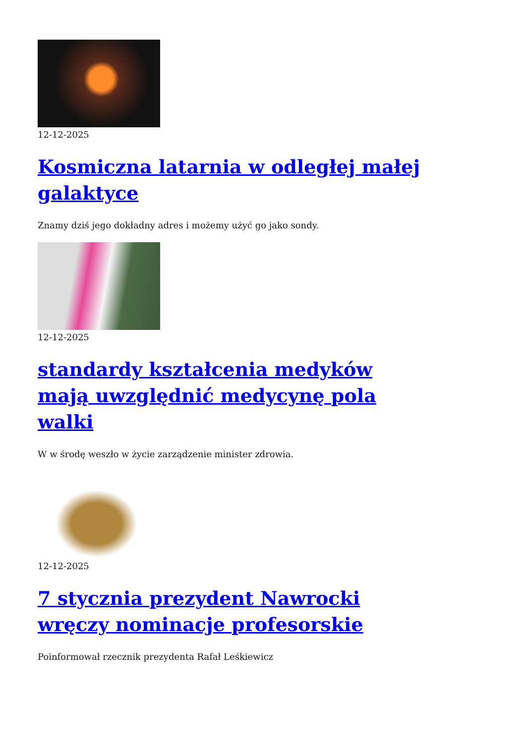12-12-2025
Kosmiczna latarnia w odległej małej galaktyce
Znamy dziś jego dokładny adres i możemy użyć go jako sondy.
12-12-2025
standardy kształcenia medyków mają uwzględnić medycynę pola walki
W w środę weszło w życie zarządzenie minister zdrowia.
12-12-2025
7 stycznia prezydent Nawrocki wręczy nominacje profesorskie
Poinformował rzecznik prezydenta Rafał Leśkiewicz